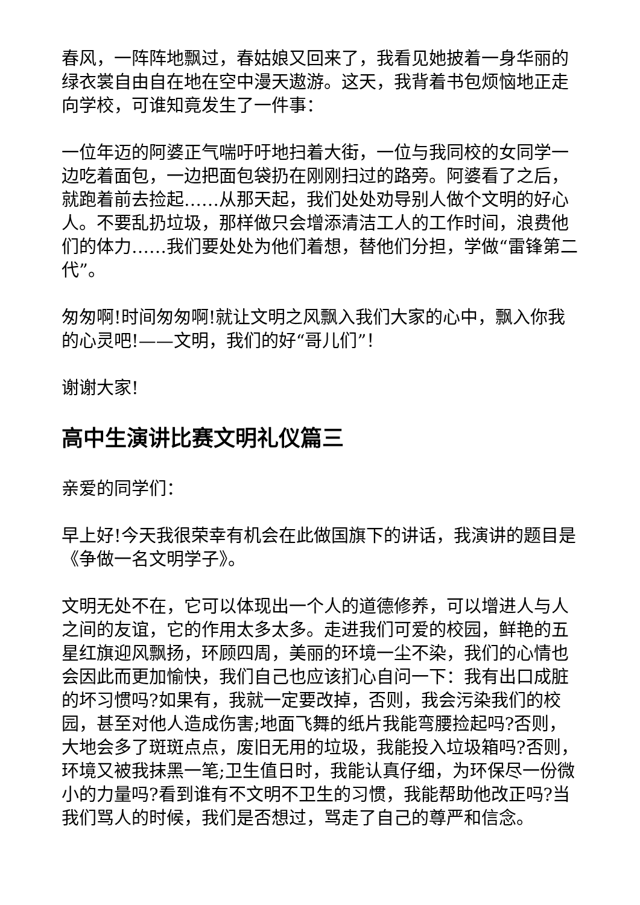春风，一阵阵地飘过，春姑娘又回来了，我看见她披着一身华丽的绿衣裳自由自在地在空中漫天遨游。这天，我背着书包烦恼地正走向学校，可谁知竟发生了一件事：
一位年迈的阿婆正气喘吁吁地扫着大街，一位与我同校的女同学一边吃着面包，一边把面包袋扔在刚刚扫过的路旁。阿婆看了之后，就跑着前去捡起……从那天起，我们处处劝导别人做个文明的好心人。不要乱扔垃圾，那样做只会增添清洁工人的工作时间，浪费他们的体力……我们要处处为他们着想，替他们分担，学做“雷锋第二代”。
匆匆啊!时间匆匆啊!就让文明之风飘入我们大家的心中，飘入你我的心灵吧!——文明，我们的好“哥儿们”！
谢谢大家!
高中生演讲比赛文明礼仪篇三
亲爱的同学们：
早上好!今天我很荣幸有机会在此做国旗下的讲话，我演讲的题目是《争做一名文明学子》。
文明无处不在，它可以体现出一个人的道德修养，可以增进人与人之间的友谊，它的作用太多太多。走进我们可爱的校园，鲜艳的五星红旗迎风飘扬，环顾四周，美丽的环境一尘不染，我们的心情也会因此而更加愉快，我们自己也应该扪心自问一下：我有出口成脏的坏习惯吗?如果有，我就一定要改掉，否则，我会污染我们的校园，甚至对他人造成伤害;地面飞舞的纸片我能弯腰捡起吗?否则，大地会多了斑斑点点，废旧无用的垃圾，我能投入垃圾箱吗?否则，环境又被我抹黑一笔;卫生值日时，我能认真仔细，为环保尽一份微小的力量吗?看到谁有不文明不卫生的习惯，我能帮助他改正吗?当我们骂人的时候，我们是否想过，骂走了自己的尊严和信念。